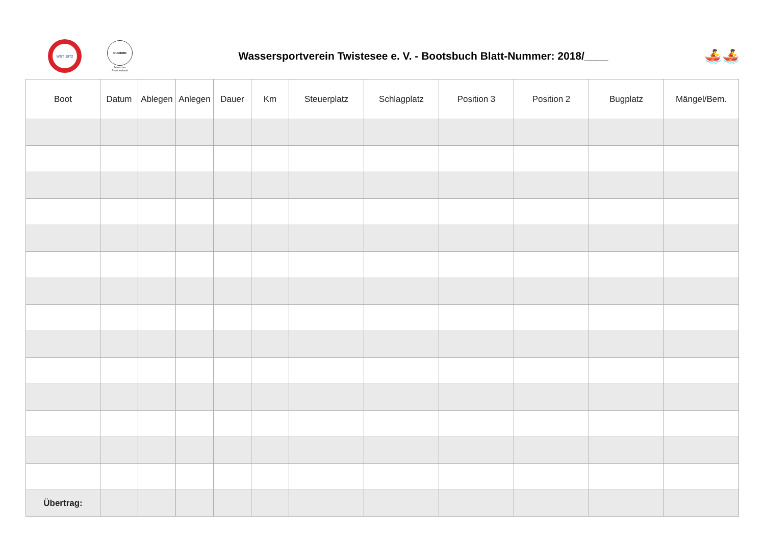WST 1972
RUDERN
Deutscher Ruderverband
Wassersportverein Twistesee e. V. - Bootsbuch Blatt-Nummer: 2018/____
🚣🚣
| Boot | Datum | Ablegen | Anlegen | Dauer | Km | Steuerplatz | Schlagplatz | Position 3 | Position 2 | Bugplatz | Mängel/Bem. |
| --- | --- | --- | --- | --- | --- | --- | --- | --- | --- | --- | --- |
| Übertrag: | | | | | | | | | | | |